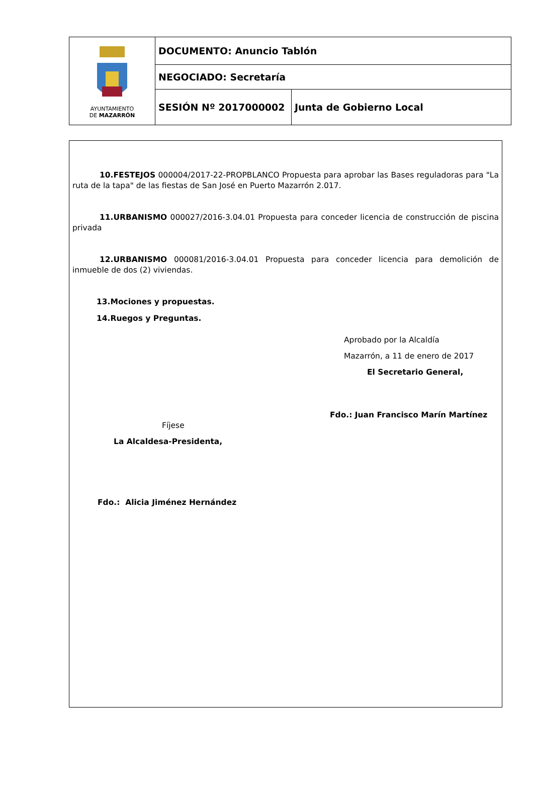| AYUNTAMIENTO DE MAZARRÓN | DOCUMENTO: Anuncio Tablón | |
| | NEGOCIADO: Secretaría | |
| | SESIÓN Nº 2017000002 | Junta de Gobierno Local |
10.FESTEJOS 000004/2017-22-PROPBLANCO Propuesta para aprobar las Bases reguladoras para "La ruta de la tapa" de las fiestas de San José en Puerto Mazarrón 2.017.
11.URBANISMO 000027/2016-3.04.01 Propuesta para conceder licencia de construcción de piscina privada
12.URBANISMO 000081/2016-3.04.01 Propuesta para conceder licencia para demolición de inmueble de dos (2) viviendas.
13.Mociones y propuestas.
14.Ruegos y Preguntas.
Aprobado por la Alcaldía
Mazarrón, a 11 de enero de 2017
El Secretario General,
Fdo.: Juan Francisco Marín Martínez
Fíjese
La Alcaldesa-Presidenta,
Fdo.: Alicia Jiménez Hernández